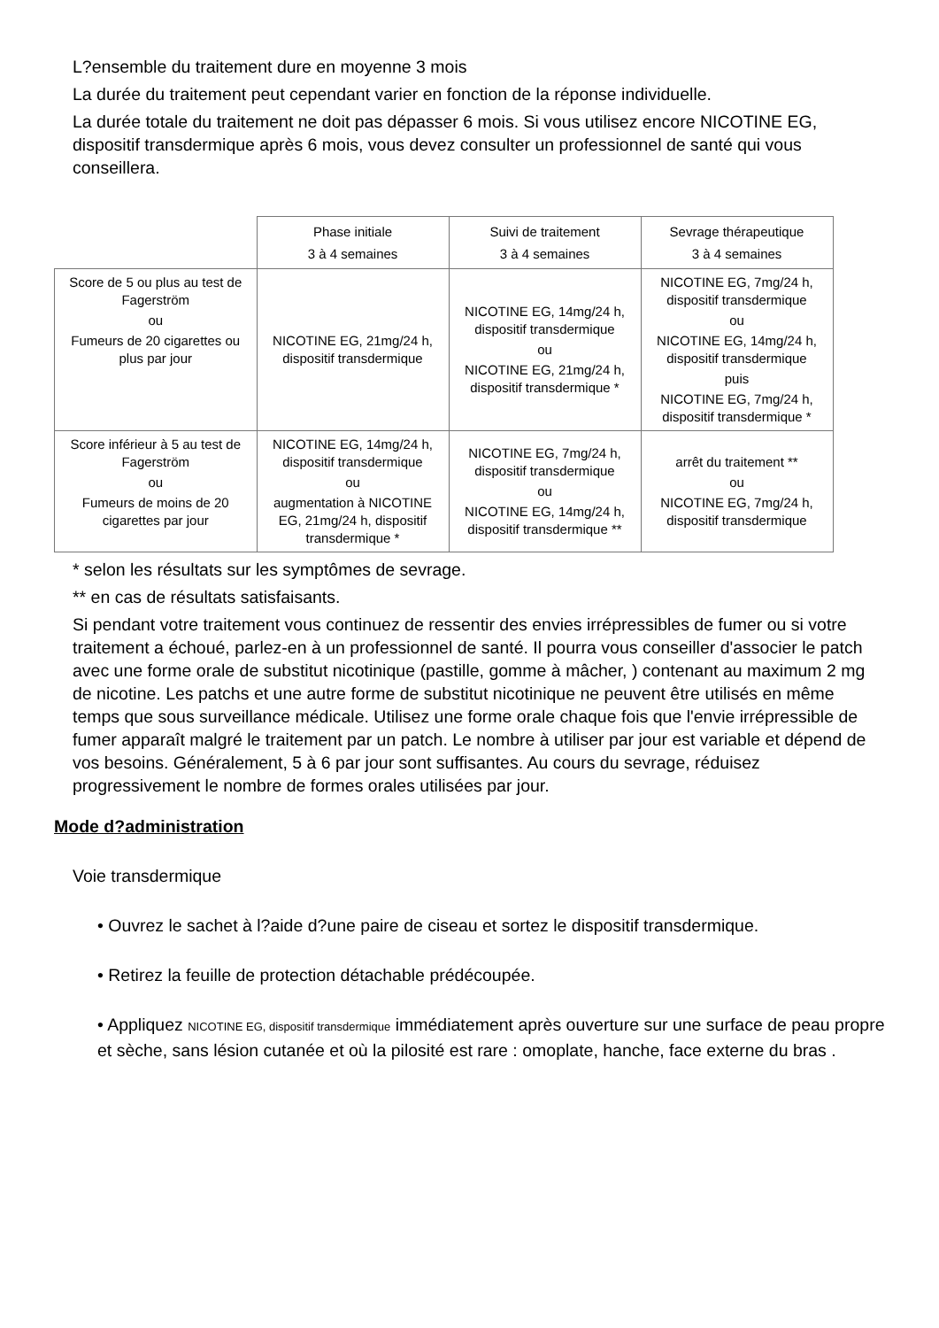L?ensemble du traitement dure en moyenne 3 mois
La durée du traitement peut cependant varier en fonction de la réponse individuelle.
La durée totale du traitement ne doit pas dépasser 6 mois. Si vous utilisez encore NICOTINE EG, dispositif transdermique après 6 mois, vous devez consulter un professionnel de santé qui vous conseillera.
| | Phase initiale 3 à 4 semaines | Suivi de traitement 3 à 4 semaines | Sevrage thérapeutique 3 à 4 semaines |
| --- | --- | --- | --- |
| Score de 5 ou plus au test de Fagerström ou Fumeurs de 20 cigarettes ou plus par jour | NICOTINE EG, 21mg/24 h, dispositif transdermique | NICOTINE EG, 14mg/24 h, dispositif transdermique ou NICOTINE EG, 21mg/24 h, dispositif transdermique * | NICOTINE EG, 7mg/24 h, dispositif transdermique ou NICOTINE EG, 14mg/24 h, dispositif transdermique puis NICOTINE EG, 7mg/24 h, dispositif transdermique * |
| Score inférieur à 5 au test de Fagerström ou Fumeurs de moins de 20 cigarettes par jour | NICOTINE EG, 14mg/24 h, dispositif transdermique ou augmentation à NICOTINE EG, 21mg/24 h, dispositif transdermique * | NICOTINE EG, 7mg/24 h, dispositif transdermique ou NICOTINE EG, 14mg/24 h, dispositif transdermique ** | arrêt du traitement ** ou NICOTINE EG, 7mg/24 h, dispositif transdermique |
* selon les résultats sur les symptômes de sevrage.
** en cas de résultats satisfaisants.
Si pendant votre traitement vous continuez de ressentir des envies irrépressibles de fumer ou si votre traitement a échoué, parlez-en à un professionnel de santé. Il pourra vous conseiller d'associer le patch avec une forme orale de substitut nicotinique (pastille, gomme à mâcher, ) contenant au maximum 2 mg de nicotine. Les patchs et une autre forme de substitut nicotinique ne peuvent être utilisés en même temps que sous surveillance médicale. Utilisez une forme orale chaque fois que l'envie irrépressible de fumer apparaît malgré le traitement par un patch. Le nombre à utiliser par jour est variable et dépend de vos besoins. Généralement, 5 à 6 par jour sont suffisantes. Au cours du sevrage, réduisez progressivement le nombre de formes orales utilisées par jour.
Mode d?administration
Voie transdermique
• Ouvrez le sachet à l?aide d?une paire de ciseau et sortez le dispositif transdermique.
• Retirez la feuille de protection détachable prédécoupée.
• Appliquez NICOTINE EG, dispositif transdermique immédiatement après ouverture sur une surface de peau propre et sèche, sans lésion cutanée et où la pilosité est rare : omoplate, hanche, face externe du bras .